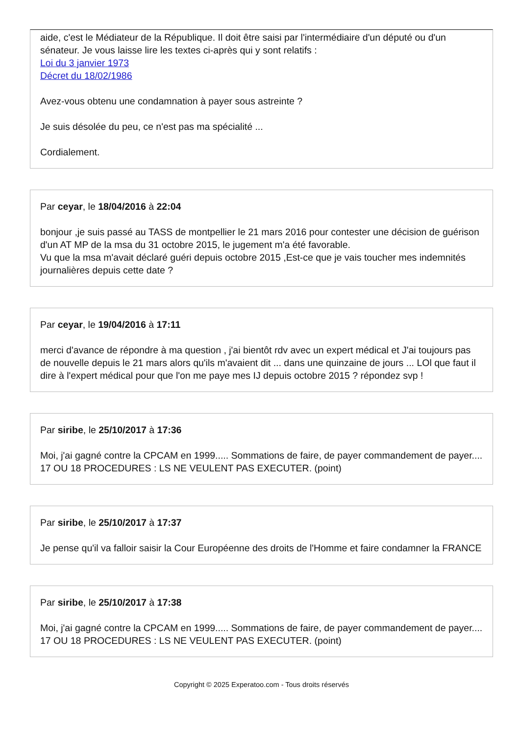aide, c'est le Médiateur de la République. Il doit être saisi par l'intermédiaire d'un député ou d'un sénateur. Je vous laisse lire les textes ci-après qui y sont relatifs :
Loi du 3 janvier 1973
Décret du 18/02/1986
Avez-vous obtenu une condamnation à payer sous astreinte ?
Je suis désolée du peu, ce n'est pas ma spécialité ...
Cordialement.
Par ceyar, le 18/04/2016 à 22:04
bonjour ,je suis passé au TASS de montpellier le 21 mars 2016 pour contester une décision de guérison d'un AT MP de la msa du 31 octobre 2015, le jugement m'a été favorable.
Vu que la msa m'avait déclaré guéri depuis octobre 2015 ,Est-ce que je vais toucher mes indemnités journalières depuis cette date ?
Par ceyar, le 19/04/2016 à 17:11
merci d'avance de répondre à ma question , j'ai bientôt rdv avec un expert médical et J'ai toujours pas de nouvelle depuis le 21 mars alors qu'ils m'avaient dit ... dans une quinzaine de jours ... LOl que faut il dire à l'expert médical pour que l'on me paye mes IJ depuis octobre 2015 ? répondez svp !
Par siribe, le 25/10/2017 à 17:36
Moi, j'ai gagné contre la CPCAM en 1999..... Sommations de faire, de payer commandement de payer.... 17 OU 18 PROCEDURES : LS NE VEULENT PAS EXECUTER. (point)
Par siribe, le 25/10/2017 à 17:37
Je pense qu'il va falloir saisir la Cour Européenne des droits de l'Homme et faire condamner la FRANCE
Par siribe, le 25/10/2017 à 17:38
Moi, j'ai gagné contre la CPCAM en 1999..... Sommations de faire, de payer commandement de payer.... 17 OU 18 PROCEDURES : LS NE VEULENT PAS EXECUTER. (point)
Copyright © 2025 Experatoo.com - Tous droits réservés